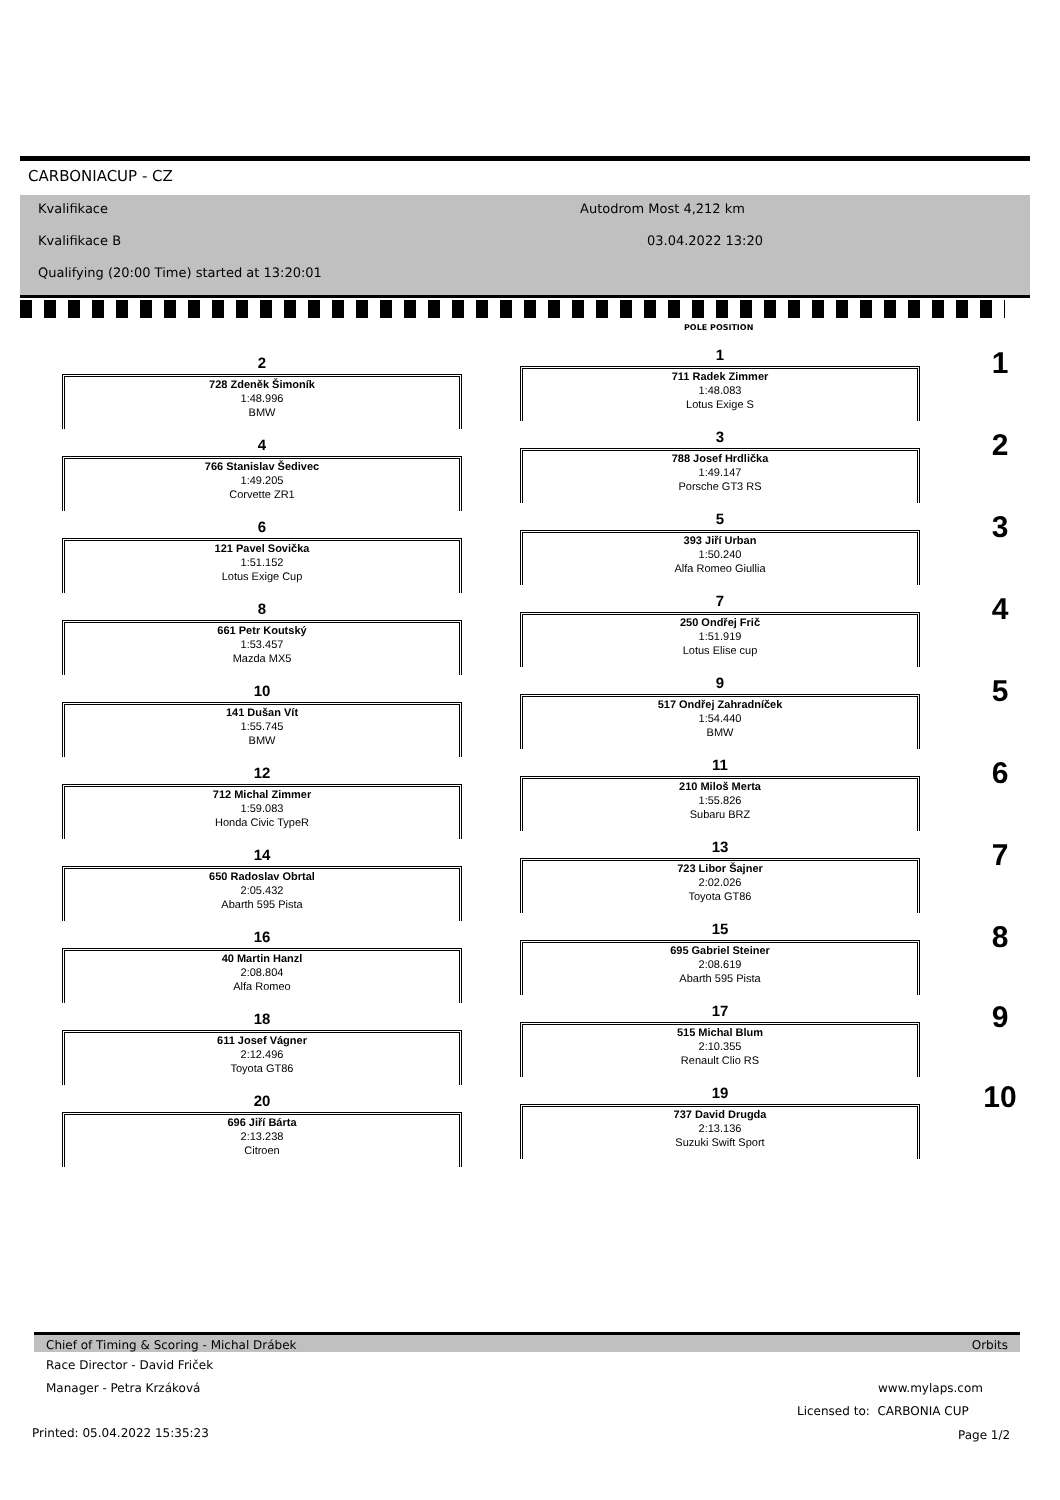CARBONIACUP - CZ
Kvalifikace Autodrom Most 4,212 km
Kvalifikace B 03.04.2022 13:20
Qualifying (20:00 Time) started at 13:20:01
POLE POSITION
1
711 Radek Zimmer
1:48.083
Lotus Exige S
3
788 Josef Hrdlička
1:49.147
Porsche GT3 RS
5
393 Jiří Urban
1:50.240
Alfa Romeo Giullia
7
250 Ondřej Frič
1:51.919
Lotus Elise cup
9
517 Ondřej Zahradníček
1:54.440
BMW
11
210 Miloš Merta
1:55.826
Subaru BRZ
13
723 Libor Šajner
2:02.026
Toyota GT86
15
695 Gabriel Steiner
2:08.619
Abarth 595 Pista
17
515 Michal Blum
2:10.355
Renault Clio RS
19
737 David Drugda
2:13.136
Suzuki Swift Sport
2
728 Zdeněk Šimoník
1:48.996
BMW
4
766 Stanislav Šedivec
1:49.205
Corvette ZR1
6
121 Pavel Sovička
1:51.152
Lotus Exige Cup
8
661 Petr Koutský
1:53.457
Mazda MX5
10
141 Dušan Vít
1:55.745
BMW
12
712 Michal Zimmer
1:59.083
Honda Civic TypeR
14
650 Radoslav Obrtal
2:05.432
Abarth 595 Pista
16
40 Martin Hanzl
2:08.804
Alfa Romeo
18
611 Josef Vágner
2:12.496
Toyota GT86
20
696 Jiří Bárta
2:13.238
Citroen
1
2
3
4
5
6
7
8
9
10
Chief of Timing & Scoring - Michal Drábek Orbits
Race Director - David Friček
Manager - Petra Krzáková www.mylaps.com
Licensed to: CARBONIA CUP
Printed: 05.04.2022 15:35:23 Page 1/2